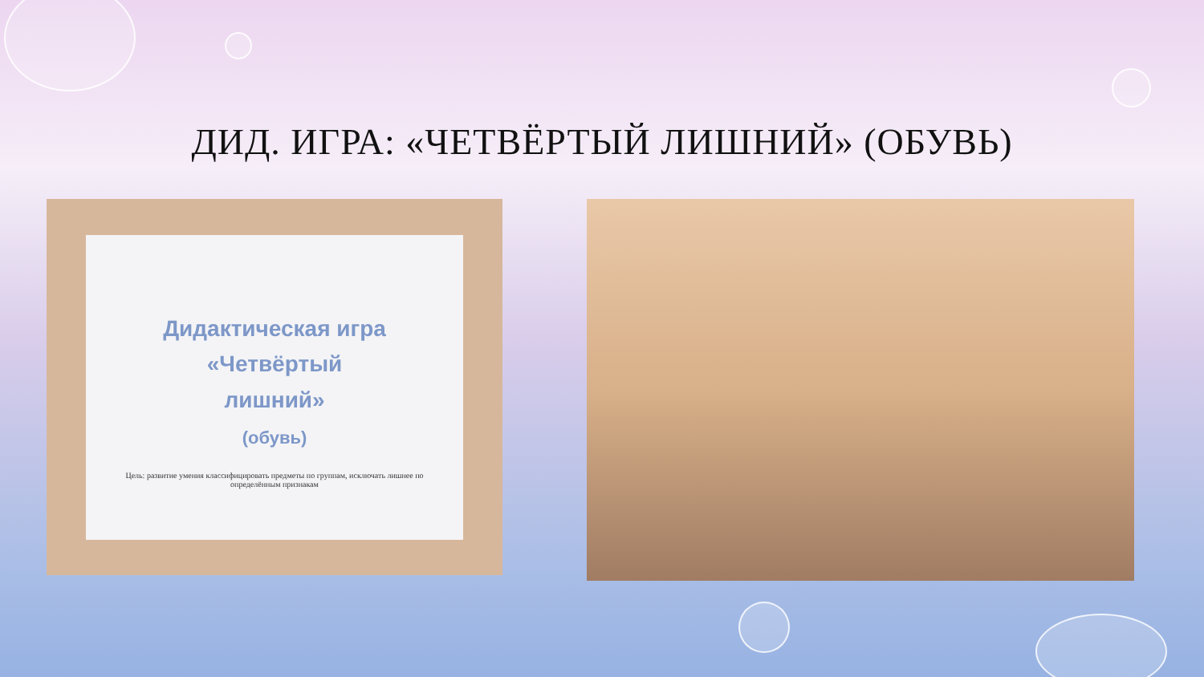ДИД. ИГРА: «ЧЕТВЁРТЫЙ ЛИШНИЙ» (ОБУВЬ)
Дидактическая игра
«Четвёртый
лишний»
(обувь)
Цель: развитие умения классифицировать предметы по группам, исключать лишнее по определённым признакам